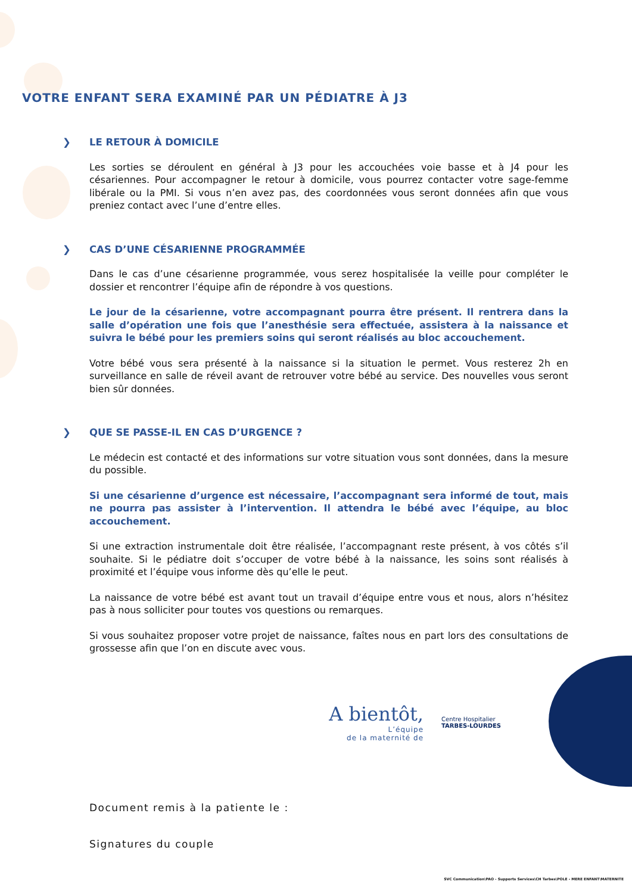VOTRE ENFANT SERA EXAMINÉ PAR UN PÉDIATRE À J3
❯ LE RETOUR À DOMICILE
Les sorties se déroulent en général à J3 pour les accouchées voie basse et à J4 pour les césariennes. Pour accompagner le retour à domicile, vous pourrez contacter votre sage-femme libérale ou la PMI. Si vous n’en avez pas, des coordonnées vous seront données afin que vous preniez contact avec l’une d’entre elles.
❯ CAS D’UNE CÉSARIENNE PROGRAMMÉE
Dans le cas d’une césarienne programmée, vous serez hospitalisée la veille pour compléter le dossier et rencontrer l’équipe afin de répondre à vos questions.
Le jour de la césarienne, votre accompagnant pourra être présent. Il rentrera dans la salle d’opération une fois que l’anesthésie sera effectuée, assistera à la naissance et suivra le bébé pour les premiers soins qui seront réalisés au bloc accouchement.
Votre bébé vous sera présenté à la naissance si la situation le permet. Vous resterez 2h en surveillance en salle de réveil avant de retrouver votre bébé au service. Des nouvelles vous seront bien sûr données.
❯ QUE SE PASSE-IL EN CAS D’URGENCE ?
Le médecin est contacté et des informations sur votre situation vous sont données, dans la mesure du possible.
Si une césarienne d’urgence est nécessaire, l’accompagnant sera informé de tout, mais ne pourra pas assister à l’intervention. Il attendra le bébé avec l’équipe, au bloc accouchement.
Si une extraction instrumentale doit être réalisée, l’accompagnant reste présent, à vos côtés s’il souhaite. Si le pédiatre doit s’occuper de votre bébé à la naissance, les soins sont réalisés à proximité et l’équipe vous informe dès qu’elle le peut.
La naissance de votre bébé est avant tout un travail d’équipe entre vous et nous, alors n’hésitez pas à nous solliciter pour toutes vos questions ou remarques.
Si vous souhaitez proposer votre projet de naissance, faîtes nous en part lors des consultations de grossesse afin que l’on en discute avec vous.
A bientôt,
L’équipe
de la maternité de
Centre Hospitalier
TARBES-LOURDES
Document remis à la patiente le :
Signatures du couple
SVC Communication\PAO - Supports Services\CH Tarbes\POLE - MERE ENFANT\MATERNITE